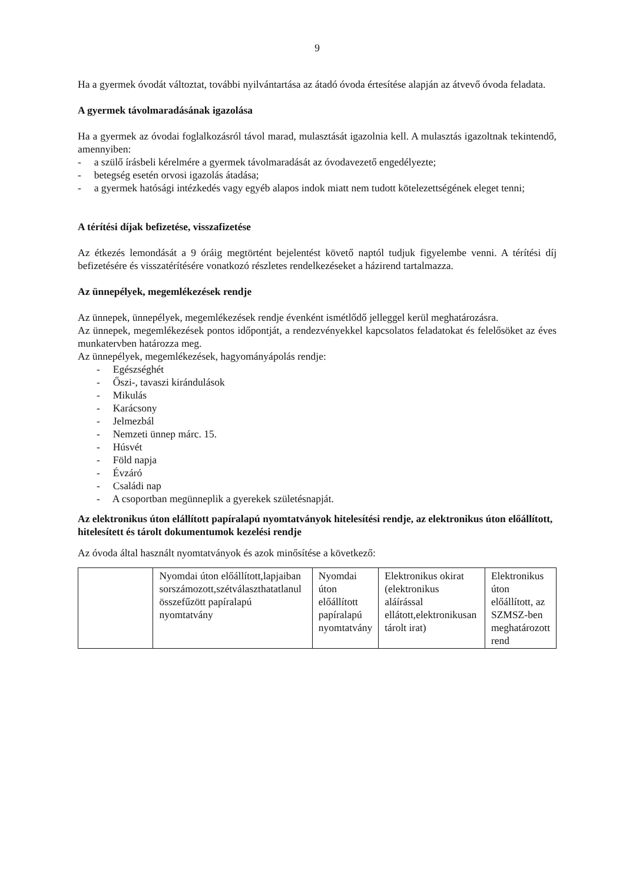9
Ha a gyermek óvodát változtat, további nyilvántartása az átadó óvoda értesítése alapján az átvevő óvoda feladata.
A gyermek távolmaradásának igazolása
Ha a gyermek az óvodai foglalkozásról távol marad, mulasztását igazolnia kell. A mulasztás igazoltnak tekintendő, amennyiben:
- a szülő írásbeli kérelmére a gyermek távolmaradását az óvodavezető engedélyezte;
- betegség esetén orvosi igazolás átadása;
- a gyermek hatósági intézkedés vagy egyéb alapos indok miatt nem tudott kötelezettségének eleget tenni;
A térítési díjak befizetése, visszafizetése
Az étkezés lemondását a 9 óráig megtörtént bejelentést követő naptól tudjuk figyelembe venni. A térítési díj befizetésére és visszatérítésére vonatkozó részletes rendelkezéseket a házirend tartalmazza.
Az ünnepélyek, megemlékezések rendje
Az ünnepek, ünnepélyek, megemlékezések rendje évenként ismétlődő jelleggel kerül meghatározásra.
Az ünnepek, megemlékezések pontos időpontját, a rendezvényekkel kapcsolatos feladatokat és felelősöket az éves munkatervben határozza meg.
Az ünnepélyek, megemlékezések, hagyományápolás rendje:
- Egészséghét
- Őszi-, tavaszi kirándulások
- Mikulás
- Karácsony
- Jelmezbál
- Nemzeti ünnep márc. 15.
- Húsvét
- Föld napja
- Évzáró
- Családi nap
- A csoportban megünneplik a gyerekek születésnapját.
Az elektronikus úton elállított papíralapú nyomtatványok hitelesítési rendje, az elektronikus úton előállított, hitelesített és tárolt dokumentumok kezelési rendje
Az óvoda által használt nyomtatványok és azok minősítése a következő:
| | Nyomdai úton előállított,lapjaiban sorszámozott,szétválaszthatatlanul összefűzött papíralapú nyomtatvány | Nyomdai úton előállított papíralapú nyomtatvány | Elektronikus okirat (elektronikus aláírással ellátott,elektronikusan tárolt irat) | Elektronikus úton előállított, az SZMSZ-ben meghatározott rend |